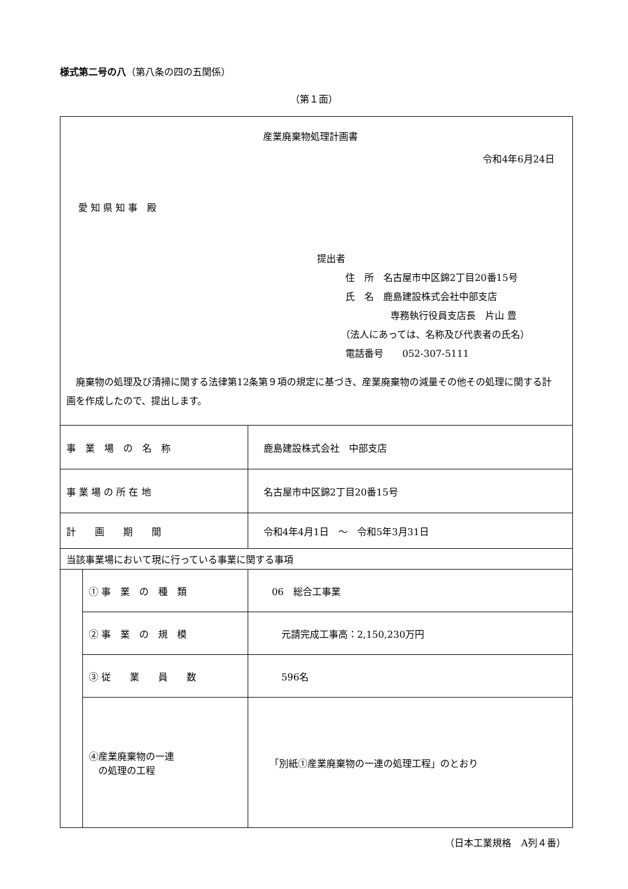様式第二号の八（第八条の四の五関係）
（第１面）
| 産業廃棄物処理計画書 令和4年6月24日 愛 知 県 知 事 殿 提出者 住 所 名古屋市中区錦2丁目20番15号 氏 名 鹿島建設株式会社中部支店 専務執行役員支店長 片山 豊 （法人にあっては、名称及び代表者の氏名） 電話番号 052-307-5111 廃棄物の処理及び清掃に関する法律第12条第９項の規定に基づき、産業廃棄物の減量その他その処理に関する計画を作成したので、提出します。 | | |
| 事 業 場 の 名 称 | | 鹿島建設株式会社 中部支店 |
| 事 業 場 の 所 在 地 | | 名古屋市中区錦2丁目20番15号 |
| 計 画 期 間 | | 令和4年4月1日 ～ 令和5年3月31日 |
| 当該事業場において現に行っている事業に関する事項 | | |
| | ① 事 業 の 種 類 | 06 総合工事業 |
| | ② 事 業 の 規 模 | 元請完成工事高：2,150,230万円 |
| | ③ 従 業 員 数 | 596名 |
| | ④産業廃棄物の一連 の処理の工程 | 「別紙①産業廃棄物の一連の処理工程」のとおり |
（日本工業規格　A列４番）